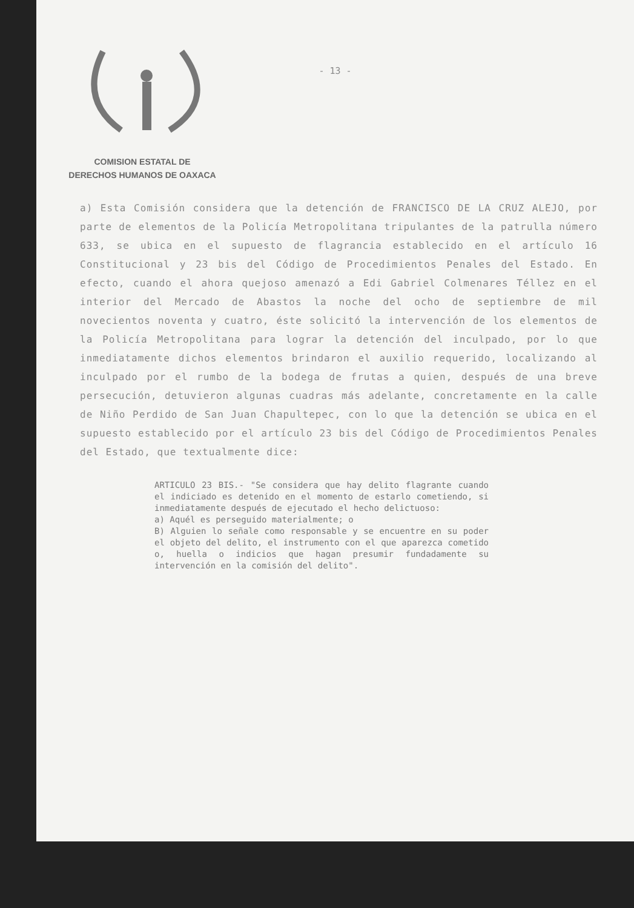- 13 -
COMISION ESTATAL DE
DERECHOS HUMANOS DE OAXACA
a) Esta Comisión considera que la detención de FRANCISCO DE LA CRUZ ALEJO, por parte de elementos de la Policía Metropolitana tripulantes de la patrulla número 633, se ubica en el supuesto de flagrancia establecido en el artículo 16 Constitucional y 23 bis del Código de Procedimientos Penales del Estado. En efecto, cuando el ahora quejoso amenazó a Edi Gabriel Colmenares Téllez en el interior del Mercado de Abastos la noche del ocho de septiembre de mil novecientos noventa y cuatro, éste solicitó la intervención de los elementos de la Policía Metropolitana para lograr la detención del inculpado, por lo que inmediatamente dichos elementos brindaron el auxilio requerido, localizando al inculpado por el rumbo de la bodega de frutas a quien, después de una breve persecución, detuvieron algunas cuadras más adelante, concretamente en la calle de Niño Perdido de San Juan Chapultepec, con lo que la detención se ubica en el supuesto establecido por el artículo 23 bis del Código de Procedimientos Penales del Estado, que textualmente dice:
ARTICULO 23 BIS.- "Se considera que hay delito flagrante cuando el indiciado es detenido en el momento de estarlo cometiendo, si inmediatamente después de ejecutado el hecho delictuoso:
a) Aquél es perseguido materialmente; o
B) Alguien lo señale como responsable y se encuentre en su poder el objeto del delito, el instrumento con el que aparezca cometido o, huella o indicios que hagan presumir fundadamente su intervención en la comisión del delito".